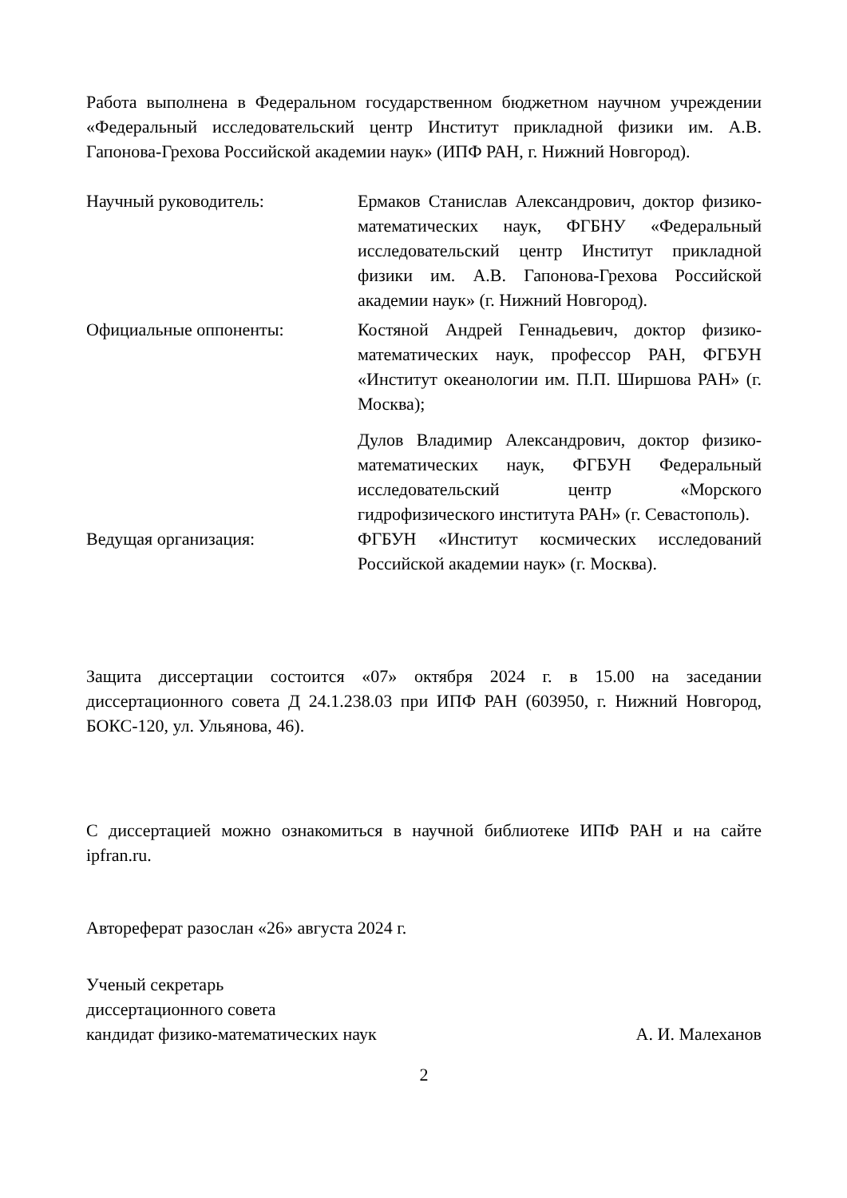Работа выполнена в Федеральном государственном бюджетном научном учреждении «Федеральный исследовательский центр Институт прикладной физики им. А.В. Гапонова-Грехова Российской академии наук» (ИПФ РАН, г. Нижний Новгород).
Научный руководитель: Ермаков Станислав Александрович, доктор физико-математических наук, ФГБНУ «Федеральный исследовательский центр Институт прикладной физики им. А.В. Гапонова-Грехова Российской академии наук» (г. Нижний Новгород).
Официальные оппоненты: Костяной Андрей Геннадьевич, доктор физико-математических наук, профессор РАН, ФГБУН «Институт океанологии им. П.П. Ширшова РАН» (г. Москва);
Дулов Владимир Александрович, доктор физико-математических наук, ФГБУН Федеральный исследовательский центр «Морского гидрофизического института РАН» (г. Севастополь).
Ведущая организация: ФГБУН «Институт космических исследований Российской академии наук» (г. Москва).
Защита диссертации состоится «07» октября 2024 г. в 15.00 на заседании диссертационного совета Д 24.1.238.03 при ИПФ РАН (603950, г. Нижний Новгород, БОКС-120, ул. Ульянова, 46).
С диссертацией можно ознакомиться в научной библиотеке ИПФ РАН и на сайте ipfran.ru.
Автореферат разослан «26» августа 2024 г.
Ученый секретарь
диссертационного совета
кандидат физико-математических наук
А. И. Малеханов
2